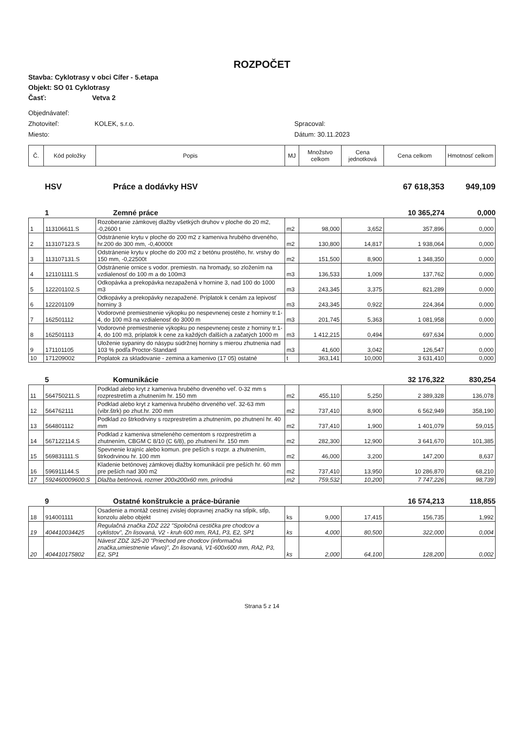ROZPOČET
Stavba: Cyklotrasy v obci Cífer - 5.etapa
Objekt: SO 01 Cyklotrasy
Časť: Vetva 2
Objednávateľ:
Zhotoviteľ: KOLEK, s.r.o. Spracoval:
Miesto: Dátum: 30.11.2023
| Č. | Kód položky | Popis | MJ | Množstvo celkom | Cena jednotková | Cena celkom | Hmotnosť celkom |
| --- | --- | --- | --- | --- | --- | --- | --- |
HSV Práce a dodávky HSV 67 618,353 949,109
1 Zemné práce 10 365,274 0,000
| 1 | 113106611.S | Rozoberanie zámkovej dlažby všetkých druhov v ploche do 20 m2, -0,2600 t | m2 | 98,000 | 3,652 | 357,896 | 0,000 |
| 2 | 113107123.S | Odstránenie krytu v ploche do 200 m2 z kameniva hrubého drveného, hr.200 do 300 mm, -0,40000t | m2 | 130,800 | 14,817 | 1 938,064 | 0,000 |
| 3 | 113107131.S | Odstránenie krytu v ploche do 200 m2 z betónu prostého, hr. vrstvy do 150 mm, -0,22500t | m2 | 151,500 | 8,900 | 1 348,350 | 0,000 |
| 4 | 121101111.S | Odstránenie ornice s vodor. premiestn. na hromady, so zložením na vzdialenosť do 100 m a do 100m3 | m3 | 136,533 | 1,009 | 137,762 | 0,000 |
| 5 | 122201102.S | Odkopávka a prekopávka nezapažená v hornine 3, nad 100 do 1000 m3 | m3 | 243,345 | 3,375 | 821,289 | 0,000 |
| 6 | 122201109 | Odkopávky a prekopávky nezapažené. Príplatok k cenám za lepivosť horniny 3 | m3 | 243,345 | 0,922 | 224,364 | 0,000 |
| 7 | 162501112 | Vodorovné premiestnenie výkopku po nespevnenej ceste z horniny tr.1-4, do 100 m3 na vzdialenosť do 3000 m | m3 | 201,745 | 5,363 | 1 081,958 | 0,000 |
| 8 | 162501113 | Vodorovné premiestnenie výkopku po nespevnenej ceste z horniny tr.1-4, do 100 m3, príplatok k cene za každých ďalších a začatých 1000 m | m3 | 1 412,215 | 0,494 | 697,634 | 0,000 |
| 9 | 171101105 | Uloženie sypaniny do násypu súdržnej horniny s mierou zhutnenia nad 103 % podľa Proctor-Standard | m3 | 41,600 | 3,042 | 126,547 | 0,000 |
| 10 | 171209002 | Poplatok za skladovanie - zemina a kamenivo (17 05) ostatné | t | 363,141 | 10,000 | 3 631,410 | 0,000 |
5 Komunikácie 32 176,322 830,254
| 11 | 564750211.S | Podklad alebo kryt z kameniva hrubého drveného veľ. 0-32 mm s rozprestretím a zhutnením hr. 150 mm | m2 | 455,110 | 5,250 | 2 389,328 | 136,078 |
| 12 | 564762111 | Podklad alebo kryt z kameniva hrubého drveného veľ. 32-63 mm (vibr.štrk) po zhut.hr. 200 mm | m2 | 737,410 | 8,900 | 6 562,949 | 358,190 |
| 13 | 564801112 | Podklad zo štrkodrviny s rozprestretím a zhutnením, po zhutnení hr. 40 mm | m2 | 737,410 | 1,900 | 1 401,079 | 59,015 |
| 14 | 567122114.S | Podklad z kameniva stmeleného cementom s rozprestretím a zhutnením, CBGM C 8/10 (C 6/8), po zhutnení hr. 150 mm | m2 | 282,300 | 12,900 | 3 641,670 | 101,385 |
| 15 | 569831111.S | Spevnenie krajníc alebo komun. pre peších s rozpr. a zhutnením, štrkodrvinou hr. 100 mm | m2 | 46,000 | 3,200 | 147,200 | 8,637 |
| 16 | 596911144.S | Kladenie betónovej zámkovej dlažby komunikácií pre peších hr. 60 mm pre peších nad 300 m2 | m2 | 737,410 | 13,950 | 10 286,870 | 68,210 |
| 17 | 592460009600.S | Dlažba betónová, rozmer 200x200x60 mm, prírodná | m2 | 759,532 | 10,200 | 7 747,226 | 98,739 |
9 Ostatné konštrukcie a práce-búranie 16 574,213 118,855
| 18 | 914001111 | Osadenie a montáž cestnej zvislej dopravnej značky na stĺpik, stĺp, konzolu alebo objekt | ks | 9,000 | 17,415 | 156,735 | 1,992 |
| 19 | 404410034425 | Regulačná značka ZDZ 222 "Spoločná cestička pre chodcov a cyklistov", Zn lisovaná, V2 - kruh 600 mm, RA1, P3, E2, SP1 | ks | 4,000 | 80,500 | 322,000 | 0,004 |
| 20 | 404410175802 | Návesť ZDZ 325-20 "Priechod pre chodcov (informačná značka,umiestnenie vľavo)", Zn lisovaná, V1-600x600 mm, RA2, P3, E2, SP1 | ks | 2,000 | 64,100 | 128,200 | 0,002 |
Strana 5 z 14